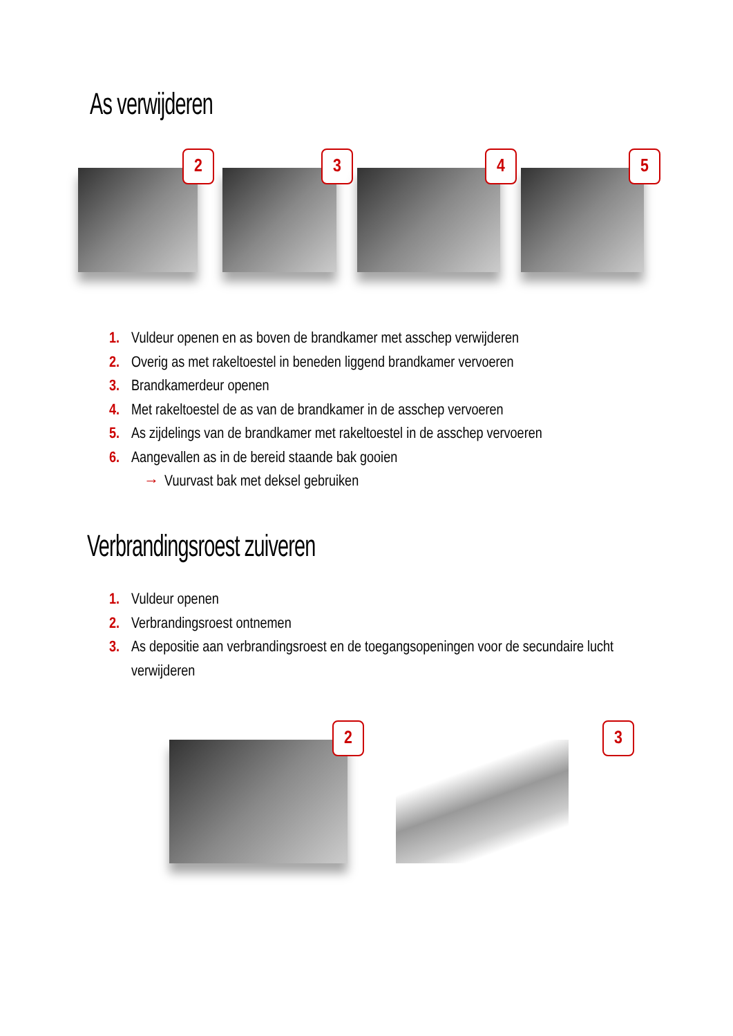As verwijderen
2
3
4
5
1. Vuldeur openen en as boven de brandkamer met asschep verwijderen
2. Overig as met rakeltoestel in beneden liggend brandkamer vervoeren
3. Brandkamerdeur openen
4. Met rakeltoestel de as van de brandkamer in de asschep vervoeren
5. As zijdelings van de brandkamer met rakeltoestel in de asschep vervoeren
6. Aangevallen as in de bereid staande bak gooien
→ Vuurvast bak met deksel gebruiken
Verbrandingsroest zuiveren
1. Vuldeur openen
2. Verbrandingsroest ontnemen
3. As depositie aan verbrandingsroest en de toegangsopeningen voor de secundaire lucht
verwijderen
2
3